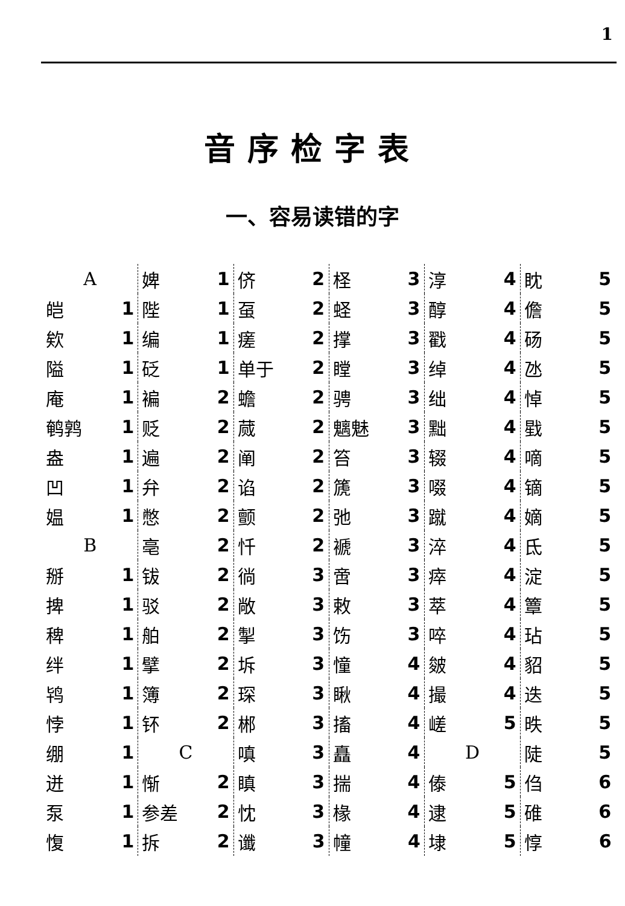1
音序检字表
一、容易读错的字
| A | |
| 皑 | 1 |
| 欸 | 1 |
| 隘 | 1 |
| 庵 | 1 |
| 鹌鹑 | 1 |
| 盎 | 1 |
| 凹 | 1 |
| 媪 | 1 |
| B | |
| 掰 | 1 |
| 捭 | 1 |
| 稗 | 1 |
| 绊 | 1 |
| 鸨 | 1 |
| 悖 | 1 |
| 绷 | 1 |
| 迸 | 1 |
| 泵 | 1 |
| 愎 | 1 |
| 婢 | 1 |
| 陛 | 1 |
| 编 | 1 |
| 砭 | 1 |
| 褊 | 2 |
| 贬 | 2 |
| 遍 | 2 |
| 弁 | 2 |
| 憋 | 2 |
| 亳 | 2 |
| 钹 | 2 |
| 驳 | 2 |
| 舶 | 2 |
| 擘 | 2 |
| 簿 | 2 |
| 钚 | 2 |
| C | |
| 惭 | 2 |
| 参差 | 2 |
| 拆 | 2 |
| 侪 | 2 |
| 虿 | 2 |
| 瘥 | 2 |
| 单于 | 2 |
| 蟾 | 2 |
| 蒇 | 2 |
| 阐 | 2 |
| 谄 | 2 |
| 颤 | 2 |
| 忏 | 2 |
| 徜 | 3 |
| 敞 | 3 |
| 掣 | 3 |
| 坼 | 3 |
| 琛 | 3 |
| 郴 | 3 |
| 嗔 | 3 |
| 瞋 | 3 |
| 忱 | 3 |
| 谶 | 3 |
| 柽 | 3 |
| 蛏 | 3 |
| 撑 | 3 |
| 瞠 | 3 |
| 骋 | 3 |
| 魑魅 | 3 |
| 笞 | 3 |
| 篪 | 3 |
| 弛 | 3 |
| 褫 | 3 |
| 啻 | 3 |
| 敕 | 3 |
| 饬 | 3 |
| 憧 | 4 |
| 瞅 | 4 |
| 搐 | 4 |
| 矗 | 4 |
| 揣 | 4 |
| 椽 | 4 |
| 幢 | 4 |
| 淳 | 4 |
| 醇 | 4 |
| 戳 | 4 |
| 绰 | 4 |
| 绌 | 4 |
| 黜 | 4 |
| 辍 | 4 |
| 啜 | 4 |
| 蹴 | 4 |
| 淬 | 4 |
| 瘁 | 4 |
| 萃 | 4 |
| 啐 | 4 |
| 皴 | 4 |
| 撮 | 4 |
| 嵯 | 5 |
| D | |
| 傣 | 5 |
| 逮 | 5 |
| 埭 | 5 |
| 眈 | 5 |
| 儋 | 5 |
| 砀 | 5 |
| 氹 | 5 |
| 悼 | 5 |
| 戥 | 5 |
| 嘀 | 5 |
| 镝 | 5 |
| 嫡 | 5 |
| 氐 | 5 |
| 淀 | 5 |
| 簟 | 5 |
| 玷 | 5 |
| 貂 | 5 |
| 迭 | 5 |
| 昳 | 5 |
| 陡 | 5 |
| 㑇 | 6 |
| 碓 | 6 |
| 惇 | 6 |